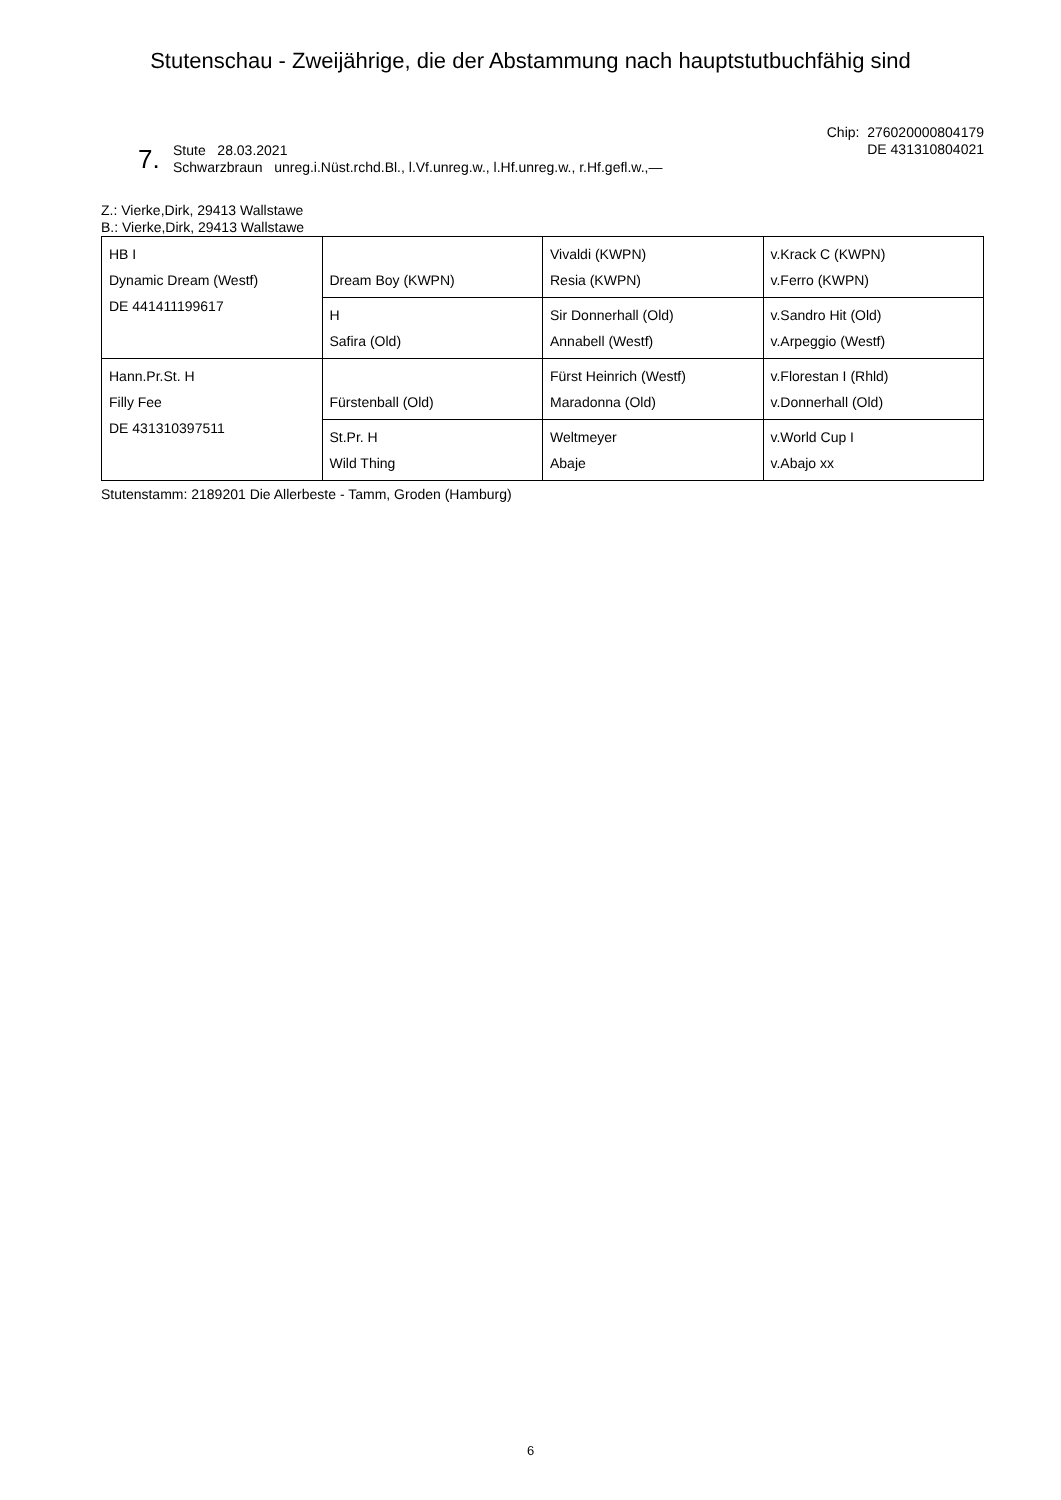Stutenschau - Zweijährige, die der Abstammung nach hauptstutbuchfähig sind
Chip: 276020000804179
DE 431310804021
7.
Stute 28.03.2021
Schwarzbraun unreg.i.Nüst.rchd.Bl., l.Vf.unreg.w., l.Hf.unreg.w., r.Hf.gefl.w.,—
Z.: Vierke,Dirk, 29413 Wallstawe
B.: Vierke,Dirk, 29413 Wallstawe
| HB I Dynamic Dream (Westf) DE 441411199617 | Dream Boy (KWPN) | Vivaldi (KWPN) Resia (KWPN) | v.Krack C (KWPN) v.Ferro (KWPN) |
| | H Safira (Old) | Sir Donnerhall (Old) Annabell (Westf) | v.Sandro Hit (Old) v.Arpeggio (Westf) |
| Hann.Pr.St. H Filly Fee DE 431310397511 | Fürstenball (Old) | Fürst Heinrich (Westf) Maradonna (Old) | v.Florestan I (Rhld) v.Donnerhall (Old) |
| | St.Pr. H Wild Thing | Weltmeyer Abaje | v.World Cup I v.Abajo xx |
Stutenstamm: 2189201 Die Allerbeste - Tamm, Groden (Hamburg)
6